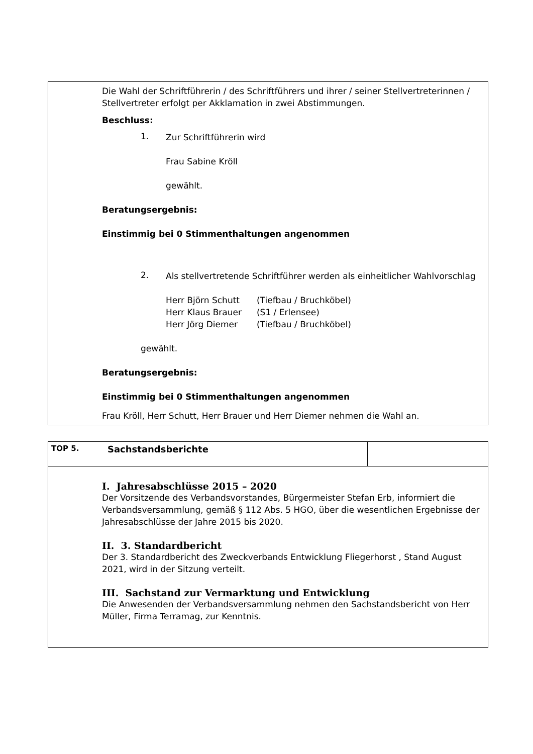Die Wahl der Schriftführerin / des Schriftführers und ihrer / seiner Stellvertreterinnen / Stellvertreter erfolgt per Akklamation in zwei Abstimmungen.
Beschluss:
1.
Zur Schriftführerin wird
Frau Sabine Kröll
gewählt.
Beratungsergebnis:
Einstimmig bei 0 Stimmenthaltungen angenommen
2.
Als stellvertretende Schriftführer werden als einheitlicher Wahlvorschlag
| Herr Björn Schutt | (Tiefbau / Bruchköbel) |
| Herr Klaus Brauer | (S1 / Erlensee) |
| Herr Jörg Diemer | (Tiefbau / Bruchköbel) |
gewählt.
Beratungsergebnis:
Einstimmig bei 0 Stimmenthaltungen angenommen
Frau Kröll, Herr Schutt, Herr Brauer und Herr Diemer nehmen die Wahl an.
| TOP 5. | Sachstandsberichte | |
I. Jahresabschlüsse 2015 – 2020
Der Vorsitzende des Verbandsvorstandes, Bürgermeister Stefan Erb, informiert die Verbandsversammlung, gemäß § 112 Abs. 5 HGO, über die wesentlichen Ergebnisse der Jahresabschlüsse der Jahre 2015 bis 2020.
II. 3. Standardbericht
Der 3. Standardbericht des Zweckverbands Entwicklung Fliegerhorst , Stand August 2021, wird in der Sitzung verteilt.
III. Sachstand zur Vermarktung und Entwicklung
Die Anwesenden der Verbandsversammlung nehmen den Sachstandsbericht von Herr Müller, Firma Terramag, zur Kenntnis.